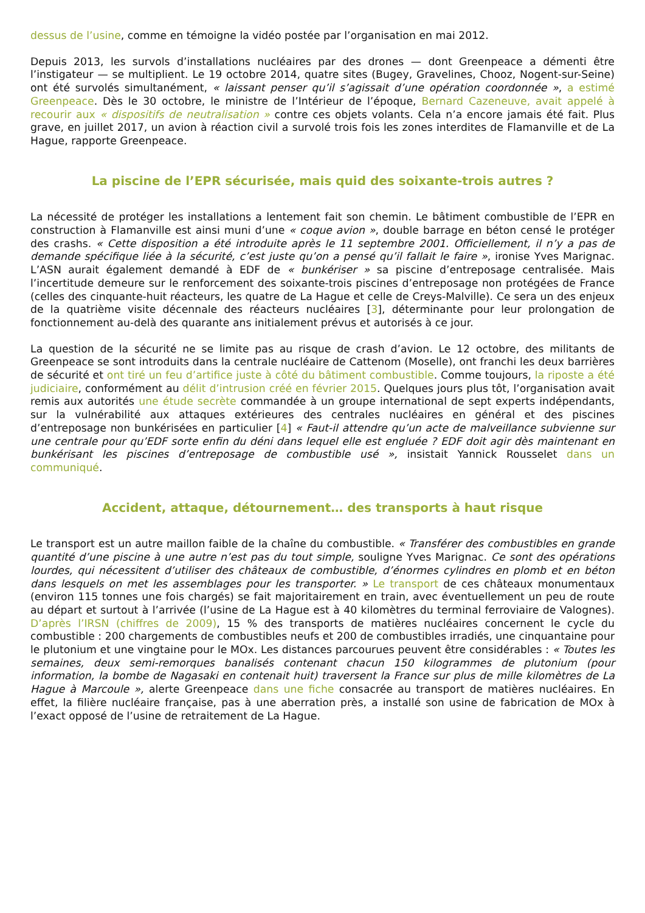dessus de l’usine, comme en témoigne la vidéo postée par l’organisation en mai 2012.
Depuis 2013, les survols d’installations nucléaires par des drones — dont Greenpeace a démenti être l’instigateur — se multiplient. Le 19 octobre 2014, quatre sites (Bugey, Gravelines, Chooz, Nogent-sur-Seine) ont été survolés simultanément, « laissant penser qu’il s’agissait d’une opération coordonnée », a estimé Greenpeace. Dès le 30 octobre, le ministre de l’Intérieur de l’époque, Bernard Cazeneuve, avait appelé à recourir aux « dispositifs de neutralisation » contre ces objets volants. Cela n’a encore jamais été fait. Plus grave, en juillet 2017, un avion à réaction civil a survolé trois fois les zones interdites de Flamanville et de La Hague, rapporte Greenpeace.
La piscine de l’EPR sécurisée, mais quid des soixante-trois autres ?
La nécessité de protéger les installations a lentement fait son chemin. Le bâtiment combustible de l’EPR en construction à Flamanville est ainsi muni d’une « coque avion », double barrage en béton censé le protéger des crashs. « Cette disposition a été introduite après le 11 septembre 2001. Officiellement, il n’y a pas de demande spécifique liée à la sécurité, c’est juste qu’on a pensé qu’il fallait le faire », ironise Yves Marignac. L’ASN aurait également demandé à EDF de « bunkériser » sa piscine d’entreposage centralisée. Mais l’incertitude demeure sur le renforcement des soixante-trois piscines d’entreposage non protégées de France (celles des cinquante-huit réacteurs, les quatre de La Hague et celle de Creys-Malville). Ce sera un des enjeux de la quatrième visite décennale des réacteurs nucléaires [3], déterminante pour leur prolongation de fonctionnement au-delà des quarante ans initialement prévus et autorisés à ce jour.
La question de la sécurité ne se limite pas au risque de crash d’avion. Le 12 octobre, des militants de Greenpeace se sont introduits dans la centrale nucléaire de Cattenom (Moselle), ont franchi les deux barrières de sécurité et ont tiré un feu d’artifice juste à côté du bâtiment combustible. Comme toujours, la riposte a été judiciaire, conformément au délit d’intrusion créé en février 2015. Quelques jours plus tôt, l’organisation avait remis aux autorités une étude secrète commandée à un groupe international de sept experts indépendants, sur la vulnérabilité aux attaques extérieures des centrales nucléaires en général et des piscines d’entreposage non bunkérisées en particulier [4] « Faut-il attendre qu’un acte de malveillance subvienne sur une centrale pour qu’EDF sorte enfin du déni dans lequel elle est engluée ? EDF doit agir dès maintenant en bunkérisant les piscines d’entreposage de combustible usé », insistait Yannick Rousselet dans un communiqué.
Accident, attaque, détournement… des transports à haut risque
Le transport est un autre maillon faible de la chaîne du combustible. « Transférer des combustibles en grande quantité d’une piscine à une autre n’est pas du tout simple, souligne Yves Marignac. Ce sont des opérations lourdes, qui nécessitent d’utiliser des châteaux de combustible, d’énormes cylindres en plomb et en béton dans lesquels on met les assemblages pour les transporter. » Le transport de ces châteaux monumentaux (environ 115 tonnes une fois chargés) se fait majoritairement en train, avec éventuellement un peu de route au départ et surtout à l’arrivée (l’usine de La Hague est à 40 kilomètres du terminal ferroviaire de Valognes). D’après l’IRSN (chiffres de 2009), 15 % des transports de matières nucléaires concernent le cycle du combustible : 200 chargements de combustibles neufs et 200 de combustibles irradiés, une cinquantaine pour le plutonium et une vingtaine pour le MOx. Les distances parcourues peuvent être considérables : « Toutes les semaines, deux semi-remorques banalisés contenant chacun 150 kilogrammes de plutonium (pour information, la bombe de Nagasaki en contenait huit) traversent la France sur plus de mille kilomètres de La Hague à Marcoule », alerte Greenpeace dans une fiche consacrée au transport de matières nucléaires. En effet, la filière nucléaire française, pas à une aberration près, a installé son usine de fabrication de MOx à l’exact opposé de l’usine de retraitement de La Hague.